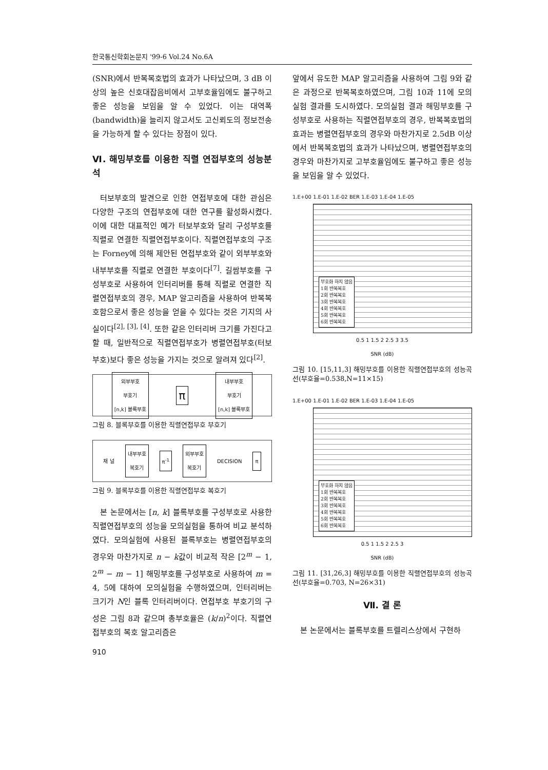한국통신학회논문지 '99-6 Vol.24 No.6A
(SNR)에서 반복복호법의 효과가 나타났으며, 3 dB 이상의 높은 신호대잡음비에서 고부호율임에도 불구하고 좋은 성능을 보임을 알 수 있었다. 이는 대역폭(bandwidth)을 늘리지 않고서도 고신뢰도의 정보전송을 가능하게 할 수 있다는 장점이 있다.
Ⅵ. 해밍부호를 이용한 직렬 연접부호의 성능분석
터보부호의 발견으로 인한 연접부호에 대한 관심은 다양한 구조의 연접부호에 대한 연구를 활성화시켰다. 이에 대한 대표적인 예가 터보부호와 달리 구성부호를 직렬로 연결한 직렬연접부호이다. 직렬연접부호의 구조는 Forney에 의해 제안된 연접부호와 같이 외부부호와 내부부호를 직렬로 연결한 부호이다<sup>[7]</sup>. 길쌈부호를 구성부호로 사용하여 인터리버를 통해 직렬로 연결한 직렬연접부호의 경우, MAP 알고리즘을 사용하여 반복복호함으로서 좋은 성능을 얻을 수 있다는 것은 기지의 사실이다<sup>[2], [3], [4]</sup>. 또한 같은 인터리버 크기를 가진다고 할 때, 일반적으로 직렬연접부호가 병렬연접부호(터보부호)보다 좋은 성능을 가지는 것으로 알려져 있다<sup>[2]</sup>.
외부부호
부호기
[n,k] 블록부호
π
내부부호
부호기
[n,k] 블록부호
그림 8. 블록부호를 이용한 직렬연접부호 부호기
채 널
내부부호
복호기
π<sup>-1</sup>
외부부호
복호기
DECISION
π
그림 9. 블록부호를 이용한 직렬연접부호 복호기
본 논문에서는 [n, k] 블록부호를 구성부호로 사용한 직렬연접부호의 성능을 모의실험을 통하여 비교 분석하였다. 모의실험에 사용된 블록부호는 병렬연접부호의 경우와 마찬가지로 n − k값이 비교적 작은 [2<sup>m</sup> − 1, 2<sup>m</sup> − m − 1] 해밍부호를 구성부호로 사용하여 m = 4, 5에 대하여 모의실험을 수행하였으며, 인터리버는 크기가 N인 블록 인터리버이다. 연접부호 부호기의 구성은 그림 8과 같으며 총부호율은 (k/n)<sup>2</sup>이다. 직렬연접부호의 복호 알고리즘은
앞에서 유도한 MAP 알고리즘을 사용하여 그림 9와 같은 과정으로 반복복호하였으며, 그림 10과 11에 모의실험 결과를 도시하였다. 모의실험 결과 해밍부호를 구성부호로 사용하는 직렬연접부호의 경우, 반복복호법의 효과는 병렬연접부호의 경우와 마찬가지로 2.5dB 이상에서 반복복호법의 효과가 나타났으며, 병렬연접부호의 경우와 마찬가지로 고부호율임에도 불구하고 좋은 성능을 보임을 알 수 있었다.
1.E+00 1.E-01 1.E-02 BER 1.E-03 1.E-04 1.E-05
부호화 하지 않음
1회 반복복호
2회 반복복호
3회 반복복호
4회 반복복호
5회 반복복호
6회 반복복호
0.5 1 1.5 2 2.5 3 3.5
SNR (dB)
그림 10. [15,11,3] 해밍부호를 이용한 직렬연접부호의 성능곡선(부호율=0.538,N=11×15)
1.E+00 1.E-01 1.E-02 BER 1.E-03 1.E-04 1.E-05
부호화 하지 않음
1회 반복복호
2회 반복복호
3회 반복복호
4회 반복복호
5회 반복복호
6회 반복복호
0.5 1 1.5 2 2.5 3
SNR (dB)
그림 11. [31,26,3] 해밍부호를 이용한 직렬연접부호의 성능곡선(부호율=0.703, N=26×31)
Ⅶ. 결 론
본 논문에서는 블록부호를 트렐리스상에서 구현하
910